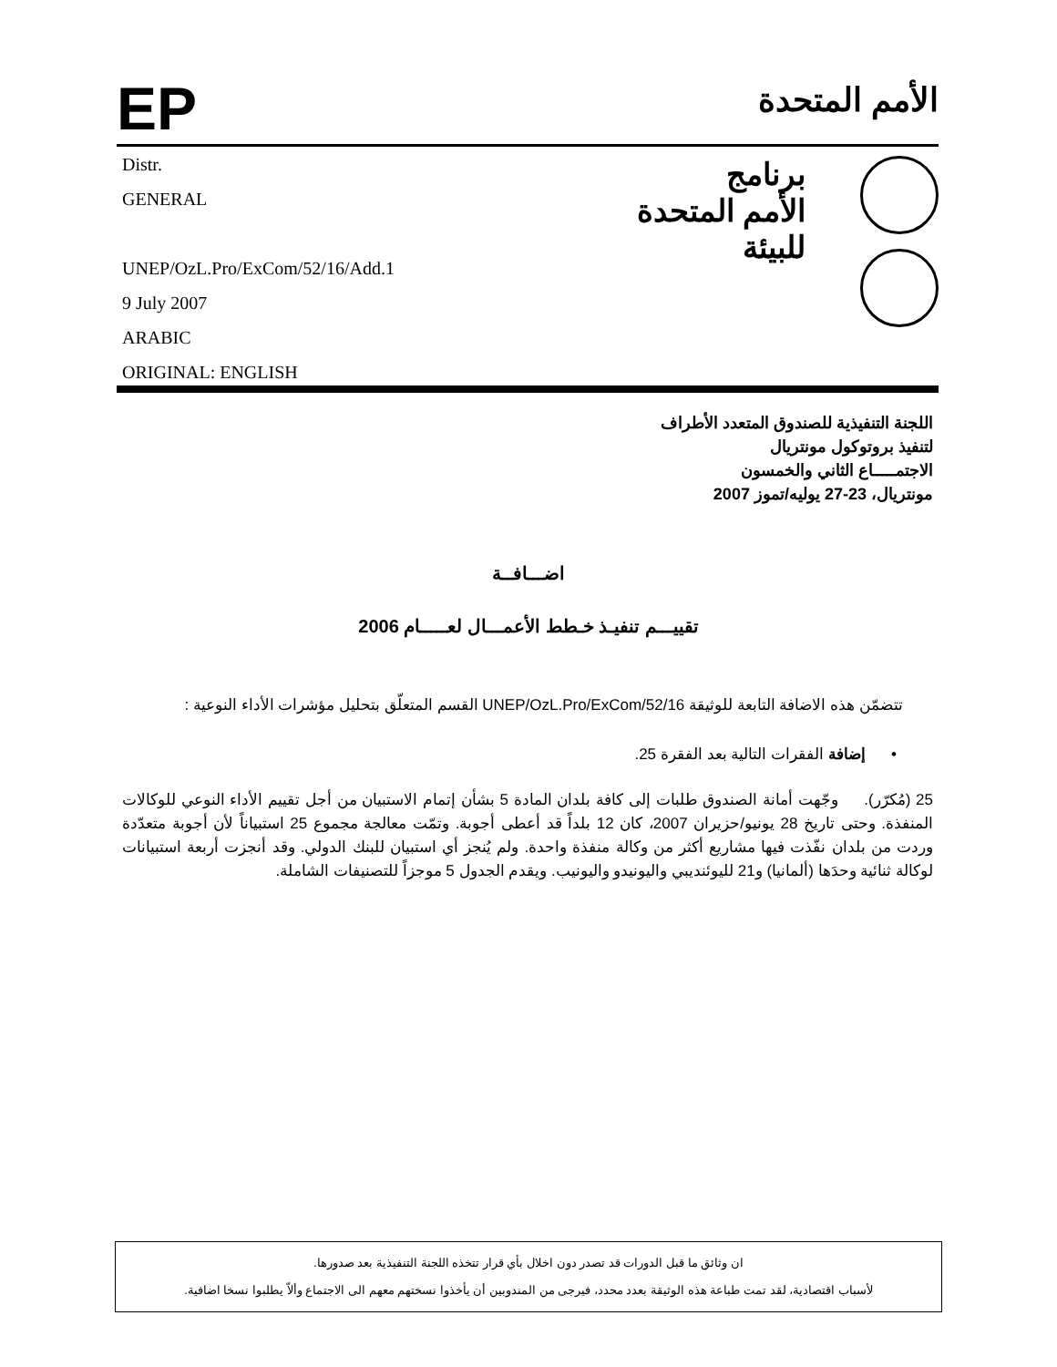EP
الأمم المتحدة
Distr.
GENERAL
UNEP/OzL.Pro/ExCom/52/16/Add.1
9 July 2007
ARABIC
ORIGINAL: ENGLISH
برنامج
الأمم المتحدة
للبيئة
اللجنة التنفيذية للصندوق المتعدد الأطراف
لتنفيذ بروتوكول مونتريال
الاجتمـــــاع الثاني والخمسون
مونتريال، 23-27 يوليه/تموز 2007
اضـــافــة
تقييـــم تنفيـذ خـطط الأعمـــال لعـــــام 2006
تتضمّن هذه الاضافة التابعة للوثيقة UNEP/OzL.Pro/ExCom/52/16 القسم المتعلّق بتحليل مؤشرات الأداء النوعية :
• إضافة الفقرات التالية بعد الفقرة 25.
25 (مُكرّر). وجّهت أمانة الصندوق طلبات إلى كافة بلدان المادة 5 بشأن إتمام الاستبيان من أجل تقييم الأداء النوعي للوكالات المنفذة. وحتى تاريخ 28 يونيو/حزيران 2007، كان 12 بلداً قد أعطى أجوبة. وتمّت معالجة مجموع 25 استبياناً لأن أجوبة متعدّدة وردت من بلدان نفّذت فيها مشاريع أكثر من وكالة منفذة واحدة. ولم يُنجز أي استبيان للبنك الدولي. وقد أنجزت أربعة استبيانات لوكالة ثنائية وحدَها (ألمانيا) و21 لليوئنديبي واليونيدو واليونيب. ويقدم الجدول 5 موجزاً للتصنيفات الشاملة.
ان وثائق ما قبل الدورات قد تصدر دون اخلال بأي قرار تتخذه اللجنة التنفيذية بعد صدورها.
لأسباب اقتصادية، لقد تمت طباعة هذه الوثيقة بعدد محدد، فيرجى من المندوبين أن يأخذوا نسختهم معهم الى الاجتماع وألاّ يطلبوا نسخا اضافية.